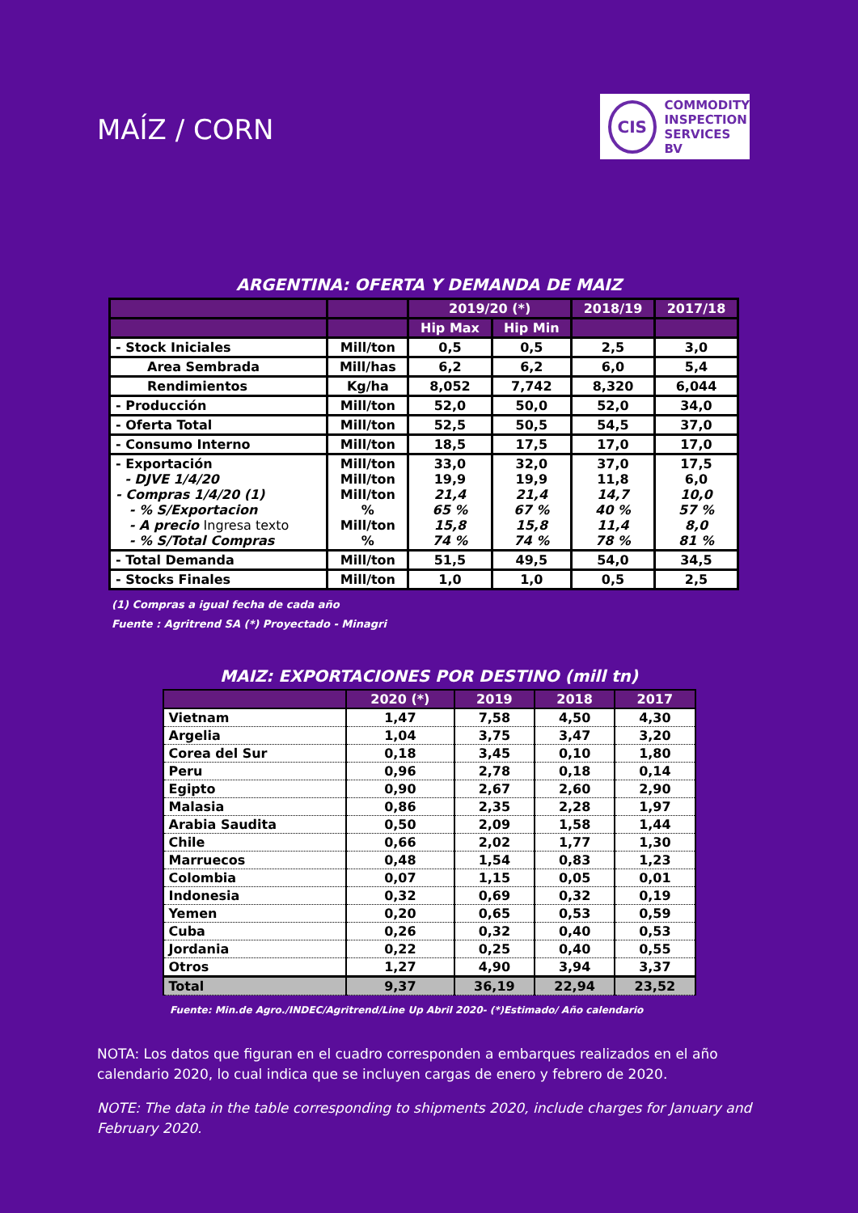MAÍZ / CORN
CIS
COMMODITY
INSPECTION
SERVICES BV
ARGENTINA: OFERTA Y DEMANDA DE MAIZ
| | | 2019/20 (*) | | 2018/19 | 2017/18 |
| --- | --- | --- | --- | --- | --- |
| | | Hip Max | Hip Min | | |
| - Stock Iniciales | Mill/ton | 0,5 | 0,5 | 2,5 | 3,0 |
| Area Sembrada | Mill/has | 6,2 | 6,2 | 6,0 | 5,4 |
| Rendimientos | Kg/ha | 8,052 | 7,742 | 8,320 | 6,044 |
| - Producción | Mill/ton | 52,0 | 50,0 | 52,0 | 34,0 |
| - Oferta Total | Mill/ton | 52,5 | 50,5 | 54,5 | 37,0 |
| - Consumo Interno | Mill/ton | 18,5 | 17,5 | 17,0 | 17,0 |
| - Exportación - DJVE 1/4/20 - Compras 1/4/20 (1) - % S/Exportacion - A precio Ingresa texto - % S/Total Compras | Mill/ton Mill/ton Mill/ton % Mill/ton % | 33,0 19,9 21,4 65 % 15,8 74 % | 32,0 19,9 21,4 67 % 15,8 74 % | 37,0 11,8 14,7 40 % 11,4 78 % | 17,5 6,0 10,0 57 % 8,0 81 % |
| - Total Demanda | Mill/ton | 51,5 | 49,5 | 54,0 | 34,5 |
| - Stocks Finales | Mill/ton | 1,0 | 1,0 | 0,5 | 2,5 |
(1) Compras a igual fecha de cada año
Fuente : Agritrend SA (*) Proyectado - Minagri
MAIZ: EXPORTACIONES POR DESTINO (mill tn)
| | 2020 (*) | 2019 | 2018 | 2017 |
| --- | --- | --- | --- | --- |
| Vietnam | 1,47 | 7,58 | 4,50 | 4,30 |
| Argelia | 1,04 | 3,75 | 3,47 | 3,20 |
| Corea del Sur | 0,18 | 3,45 | 0,10 | 1,80 |
| Peru | 0,96 | 2,78 | 0,18 | 0,14 |
| Egipto | 0,90 | 2,67 | 2,60 | 2,90 |
| Malasia | 0,86 | 2,35 | 2,28 | 1,97 |
| Arabia Saudita | 0,50 | 2,09 | 1,58 | 1,44 |
| Chile | 0,66 | 2,02 | 1,77 | 1,30 |
| Marruecos | 0,48 | 1,54 | 0,83 | 1,23 |
| Colombia | 0,07 | 1,15 | 0,05 | 0,01 |
| Indonesia | 0,32 | 0,69 | 0,32 | 0,19 |
| Yemen | 0,20 | 0,65 | 0,53 | 0,59 |
| Cuba | 0,26 | 0,32 | 0,40 | 0,53 |
| Jordania | 0,22 | 0,25 | 0,40 | 0,55 |
| Otros | 1,27 | 4,90 | 3,94 | 3,37 |
| Total | 9,37 | 36,19 | 22,94 | 23,52 |
Fuente: Min.de Agro./INDEC/Agritrend/Line Up Abril 2020- (*)Estimado/ Año calendario
NOTA: Los datos que figuran en el cuadro corresponden a embarques realizados en el año calendario 2020, lo cual indica que se incluyen cargas de enero y febrero de 2020.
NOTE: The data in the table corresponding to shipments 2020, include charges for January and February 2020.